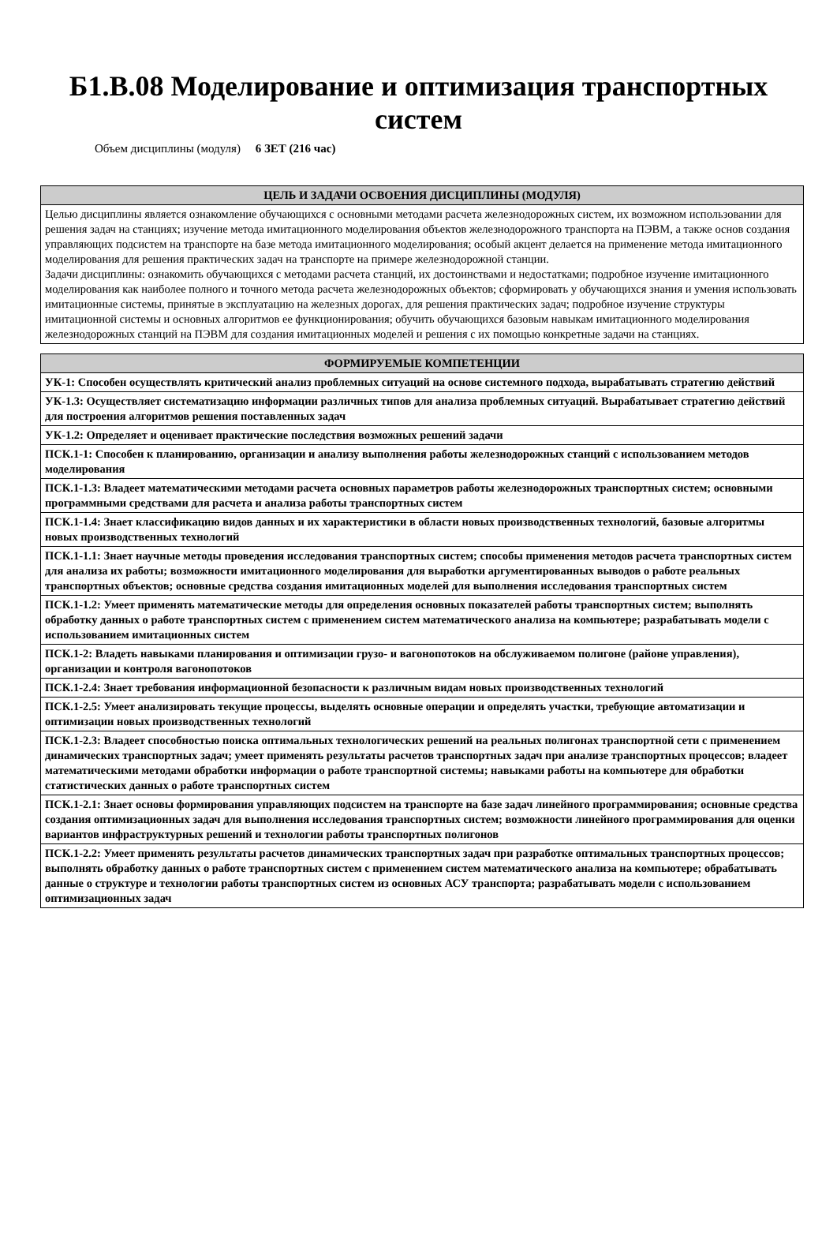Б1.В.08 Моделирование и оптимизация транспортных систем
Объем дисциплины (модуля) 6 ЗЕТ (216 час)
| ЦЕЛЬ И ЗАДАЧИ ОСВОЕНИЯ ДИСЦИПЛИНЫ (МОДУЛЯ) |
| --- |
| Целью дисциплины является ознакомление обучающихся с основными методами расчета железнодорожных систем, их возможном использовании для решения задач на станциях; изучение метода имитационного моделирования объектов железнодорожного транспорта на ПЭВМ, а также основ создания управляющих подсистем на транспорте на базе метода имитационного моделирования; особый акцент делается на применение метода имитационного моделирования для решения практических задач на транспорте на примере железнодорожной станции. Задачи дисциплины: ознакомить обучающихся с методами расчета станций, их достоинствами и недостатками; подробное изучение имитационного моделирования как наиболее полного и точного метода расчета железнодорожных объектов; сформировать у обучающихся знания и умения использовать имитационные системы, принятые в эксплуатацию на железных дорогах, для решения практических задач; подробное изучение структуры имитационной системы и основных алгоритмов ее функционирования; обучить обучающихся базовым навыкам имитационного моделирования железнодорожных станций на ПЭВМ для создания имитационных моделей и решения с их помощью конкретные задачи на станциях. |
| ФОРМИРУЕМЫЕ КОМПЕТЕНЦИИ |
| --- |
| УК-1: Способен осуществлять критический анализ проблемных ситуаций на основе системного подхода, вырабатывать стратегию действий |
| УК-1.3: Осуществляет систематизацию информации различных типов для анализа проблемных ситуаций. Вырабатывает стратегию действий для построения алгоритмов решения поставленных задач |
| УК-1.2: Определяет и оценивает практические последствия возможных решений задачи |
| ПСК.1-1: Способен к планированию, организации и анализу выполнения работы железнодорожных станций с использованием методов моделирования |
| ПСК.1-1.3: Владеет математическими методами расчета основных параметров работы железнодорожных транспортных систем; основными программными средствами для расчета и анализа работы транспортных систем |
| ПСК.1-1.4: Знает классификацию видов данных и их характеристики в области новых производственных технологий, базовые алгоритмы новых производственных технологий |
| ПСК.1-1.1: Знает научные методы проведения исследования транспортных систем; способы применения методов расчета транспортных систем для анализа их работы; возможности имитационного моделирования для выработки аргументированных выводов о работе реальных транспортных объектов; основные средства создания имитационных моделей для выполнения исследования транспортных систем |
| ПСК.1-1.2: Умеет применять математические методы для определения основных показателей работы транспортных систем; выполнять обработку данных о работе транспортных систем с применением систем математического анализа на компьютере; разрабатывать модели с использованием имитационных систем |
| ПСК.1-2: Владеть навыками планирования и оптимизации грузо- и вагонопотоков на обслуживаемом полигоне (районе управления), организации и контроля вагонопотоков |
| ПСК.1-2.4: Знает требования информационной безопасности к различным видам новых производственных технологий |
| ПСК.1-2.5: Умеет анализировать текущие процессы, выделять основные операции и определять участки, требующие автоматизации и оптимизации новых производственных технологий |
| ПСК.1-2.3: Владеет способностью поиска оптимальных технологических решений на реальных полигонах транспортной сети с применением динамических транспортных задач; умеет применять результаты расчетов транспортных задач при анализе транспортных процессов; владеет математическими методами обработки информации о работе транспортной системы; навыками работы на компьютере для обработки статистических данных о работе транспортных систем |
| ПСК.1-2.1: Знает основы формирования управляющих подсистем на транспорте на базе задач линейного программирования; основные средства создания оптимизационных задач для выполнения исследования транспортных систем; возможности линейного программирования для оценки вариантов инфраструктурных решений и технологии работы транспортных полигонов |
| ПСК.1-2.2: Умеет применять результаты расчетов динамических транспортных задач при разработке оптимальных транспортных процессов; выполнять обработку данных о работе транспортных систем с применением систем математического анализа на компьютере; обрабатывать данные о структуре и технологии работы транспортных систем из основных АСУ транспорта; разрабатывать модели с использованием оптимизационных задач |